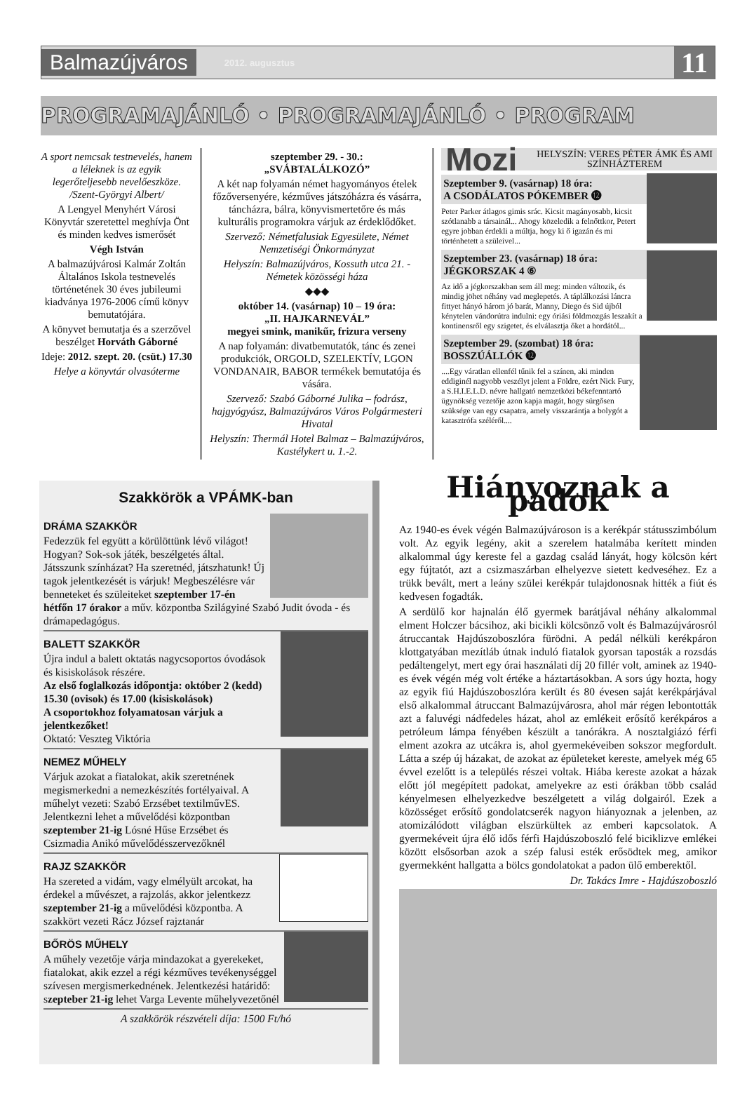Balmazújváros 2012. augusztus 11
PROGRAMAJÁNLÓ • PROGRAMAJÁNLÓ • PROGRAM
A sport nemcsak testnevelés, hanem a léleknek is az egyik legerőteljesebb nevelőeszköze. /Szent-Györgyi Albert/
A Lengyel Menyhért Városi Könyvtár szeretettel meghívja Önt és minden kedves ismerősét
Végh István
A balmazújvárosi Kalmár Zoltán Általános Iskola testnevelés történetének 30 éves jubileumi kiadványa 1976-2006 című könyv bemutatójára.
A könyvet bemutatja és a szerzővel beszélget Horváth Gáborné
Ideje: 2012. szept. 20. (csüt.) 17.30
Helye a könyvtár olvasóterme
szeptember 29. - 30.:
„SVÁBTALÁLKOZÓ”
A két nap folyamán német hagyományos ételek főzőversenyére, kézműves játszóházra és vásárra, táncházra, bálra, könyvismertetőre és más kulturális programokra várjuk az érdeklődőket.
Szervező: Németfalusiak Egyesülete, Német Nemzetiségi Önkormányzat
Helyszín: Balmazújváros, Kossuth utca 21. - Németek közösségi háza
◆◆◆
október 14. (vasárnap) 10 – 19 óra:
„II. HAJKARNEVÁL”
megyei smink, manikűr, frizura verseny
A nap folyamán: divatbemutatók, tánc és zenei produkciók, ORGOLD, SZELEKTÍV, LGON VONDANAIR, BABOR termékek bemutatója és vására.
Szervező: Szabó Gáborné Julika – fodrász, hajgyógyász, Balmazújváros Város Polgármesteri Hivatal
Helyszín: Thermál Hotel Balmaz – Balmazújváros, Kastélykert u. 1.-2.
Mozi HELYSZÍN: VERES PÉTER ÁMK ÉS AMI
SZÍNHÁZTEREM
Szeptember 9. (vasárnap) 18 óra:
A CSODÁLATOS PÓKEMBER ⓬
Peter Parker átlagos gimis srác. Kicsit magányosabb, kicsit szótlanabb a társainál... Ahogy közeledik a felnőttkor, Petert egyre jobban érdekli a múltja, hogy ki ő igazán és mi történhetett a szüleivel...
Szeptember 23. (vasárnap) 18 óra:
JÉGKORSZAK 4 ⑥
Az idő a jégkorszakban sem áll meg: minden változik, és mindig jöhet néhány vad meglepetés. A táplálkozási láncra fittyet hányó három jó barát, Manny, Diego és Sid újból kénytelen vándorútra indulni: egy óriási földmozgás leszakít a kontinensről egy szigetet, és elválasztja őket a hordától...
Szeptember 29. (szombat) 18 óra:
BOSSZÚÁLLÓK ⓬
....Egy váratlan ellenfél tűnik fel a színen, aki minden eddiginél nagyobb veszélyt jelent a Földre, ezért Nick Fury, a S.H.I.E.L.D. névre hallgató nemzetközi békefenntartó ügynökség vezetője azon kapja magát, hogy sürgősen szüksége van egy csapatra, amely visszarántja a bolygót a katasztrófa széléről....
Szakkörök a VPÁMK-ban
DRÁMA SZAKKÖR
Fedezzük fel együtt a körülöttünk lévő világot! Hogyan? Sok-sok játék, beszélgetés által. Játsszunk színházat? Ha szeretnéd, játszhatunk! Új tagok jelentkezését is várjuk! Megbeszélésre vár benneteket és szüleiteket szeptember 17-én hétfőn 17 órakor a műv. központba Szilágyiné Szabó Judit óvoda - és drámapedagógus.
BALETT SZAKKÖR
Újra indul a balett oktatás nagycsoportos óvodások és kisiskolások részére.
Az első foglalkozás időpontja: október 2 (kedd) 15.30 (ovisok) és 17.00 (kisiskolások)
A csoportokhoz folyamatosan várjuk a jelentkezőket!
Oktató: Veszteg Viktória
NEMEZ MŰHELY
Várjuk azokat a fiatalokat, akik szeretnének megismerkedni a nemezkészítés fortélyaival. A műhelyt vezeti: Szabó Erzsébet textilművES.
Jelentkezni lehet a művelődési központban szeptember 21-ig Lósné Hűse Erzsébet és Csizmadia Anikó művelődésszervezőknél
RAJZ SZAKKÖR
Ha szereted a vidám, vagy elmélyült arcokat, ha érdekel a művészet, a rajzolás, akkor jelentkezz szeptember 21-ig a művelődési központba. A szakkört vezeti Rácz József rajztanár
BŐRÖS MŰHELY
A műhely vezetője várja mindazokat a gyerekeket, fiatalokat, akik ezzel a régi kézműves tevékenységgel szívesen mergismerkednének. Jelentkezési határidő: szepteber 21-ig lehet Varga Levente műhelyvezetőnél
A szakkörök részvételi díja: 1500 Ft/hó
Hiányoznak a padok
Az 1940-es évek végén Balmazújvároson is a kerékpár státusszimbólum volt. Az egyik legény, akit a szerelem hatalmába kerített minden alkalommal úgy kereste fel a gazdag család lányát, hogy kölcsön kért egy fújtatót, azt a csizmaszárban elhelyezve sietett kedveséhez. Ez a trükk bevált, mert a leány szülei kerékpár tulajdonosnak hitték a fiút és kedvesen fogadták.
A serdülő kor hajnalán élő gyermek barátjával néhány alkalommal elment Holczer bácsihoz, aki bicikli kölcsönző volt és Balmazújvárosról átruccantak Hajdúszoboszlóra fürödni. A pedál nélküli kerékpáron klottgatyában mezítláb útnak induló fiatalok gyorsan taposták a rozsdás pedáltengelyt, mert egy órai használati díj 20 fillér volt, aminek az 1940-es évek végén még volt értéke a háztartásokban. A sors úgy hozta, hogy az egyik fiú Hajdúszoboszlóra került és 80 évesen saját kerékpárjával első alkalommal átruccant Balmazújvárosra, ahol már régen lebontották azt a faluvégi nádfedeles házat, ahol az emlékeit erősítő kerékpáros a petróleum lámpa fényében készült a tanórákra. A nosztalgiázó férfi elment azokra az utcákra is, ahol gyermekéveiben sokszor megfordult. Látta a szép új házakat, de azokat az épületeket kereste, amelyek még 65 évvel ezelőtt is a település részei voltak. Hiába kereste azokat a házak előtt jól megépített padokat, amelyekre az esti órákban több család kényelmesen elhelyezkedve beszélgetett a világ dolgairól. Ezek a közösséget erősítő gondolatcserék nagyon hiányoznak a jelenben, az atomizálódott világban elszürkültek az emberi kapcsolatok. A gyermekéveit újra élő idős férfi Hajdúszoboszló felé biciklizve emlékei között elsősorban azok a szép falusi esték erősödtek meg, amikor gyermekként hallgatta a bölcs gondolatokat a padon ülő emberektől.
Dr. Takács Imre - Hajdúszoboszló